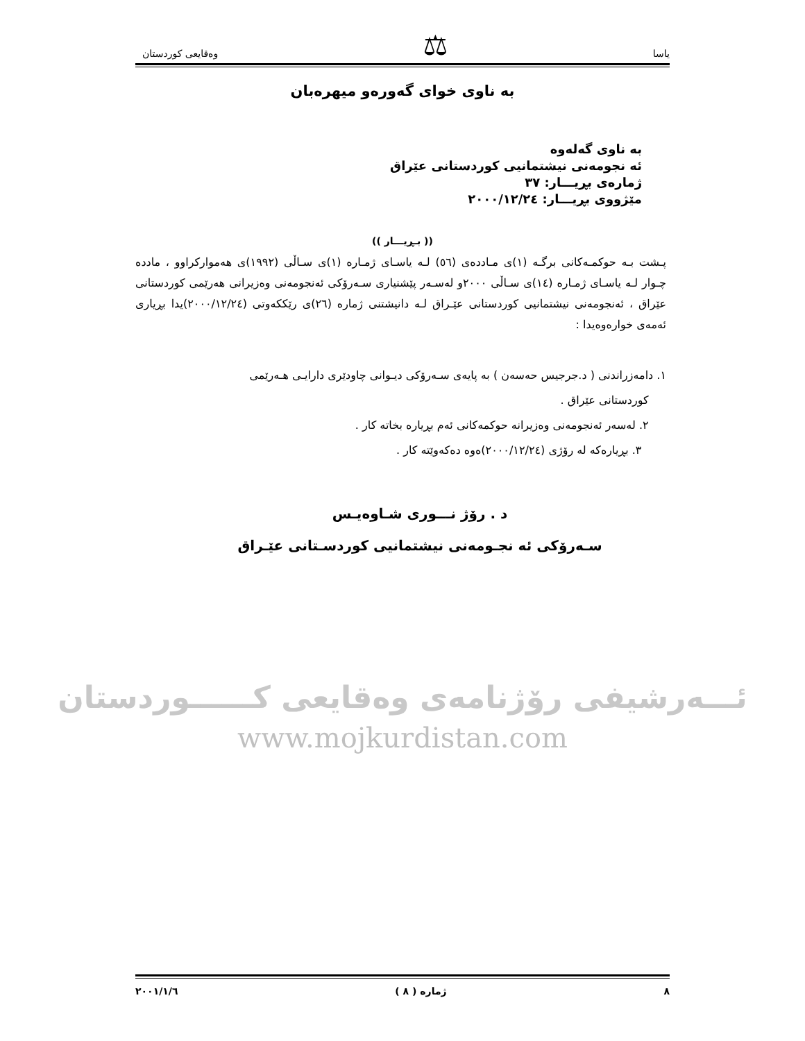یاسا ⚖ وەقایعی کوردستان
بە ناوی خوای گەورەو میهرەبان
بە ناوی گەلەوە
ئە نجومەنی نیشتمانیی کوردستانی عێراق
ژمارەی بڕیـــار: ٣٧
مێژووی بڕیـــار: ٢٠٠٠/١٢/٢٤
(( بـڕیـــار ))
پـشت بـە حوکمـەکانی برگـە (١)ی مـاددەی (٥٦) لـە یاسـای ژمـارە (١)ی سـاڵی (١٩٩٢)ی هەموارکراوو ، ماددە چـوار لـە یاسـای ژمـارە (١٤)ی سـاڵی ٢٠٠٠و لەسـەر پێشنیاری سـەرۆکی ئەنجومەنی وەزیرانی هەرێمی کوردستانی عێراق ، ئەنجومەنی نیشتمانیی کوردستانی عێـراق لـە دانیشتنی ژمارە (٢٦)ی رێککەوتی (٢٠٠٠/١٢/٢٤)یدا بڕیاری ئەمەی خوارەوەیدا :
١. دامەزراندنی ( د.جرجیس حەسەن ) بە پایەی سـەرۆکی دیـوانی چاودێری دارایـی هـەرێمی
کوردستانی عێراق .
٢. لەسەر ئەنجومەنی وەزیرانە حوکمەکانی ئەم بڕیارە بخاتە کار .
٣. بڕیارەکە لە رۆژی (٢٠٠٠/١٢/٢٤)ەوە دەکەوێتە کار .
د . رۆژ نـــوری شـاوەیـس
سـەرۆکی ئە نجـومەنی نیشتمانیی کوردسـتانی عێـراق
ئـــەرشیفی رۆژنامەی وەقایعی کــــــوردستان
www.mojkurdistan.com
٨ ژمارە ( ٨ ) ٢٠٠١/١/٦